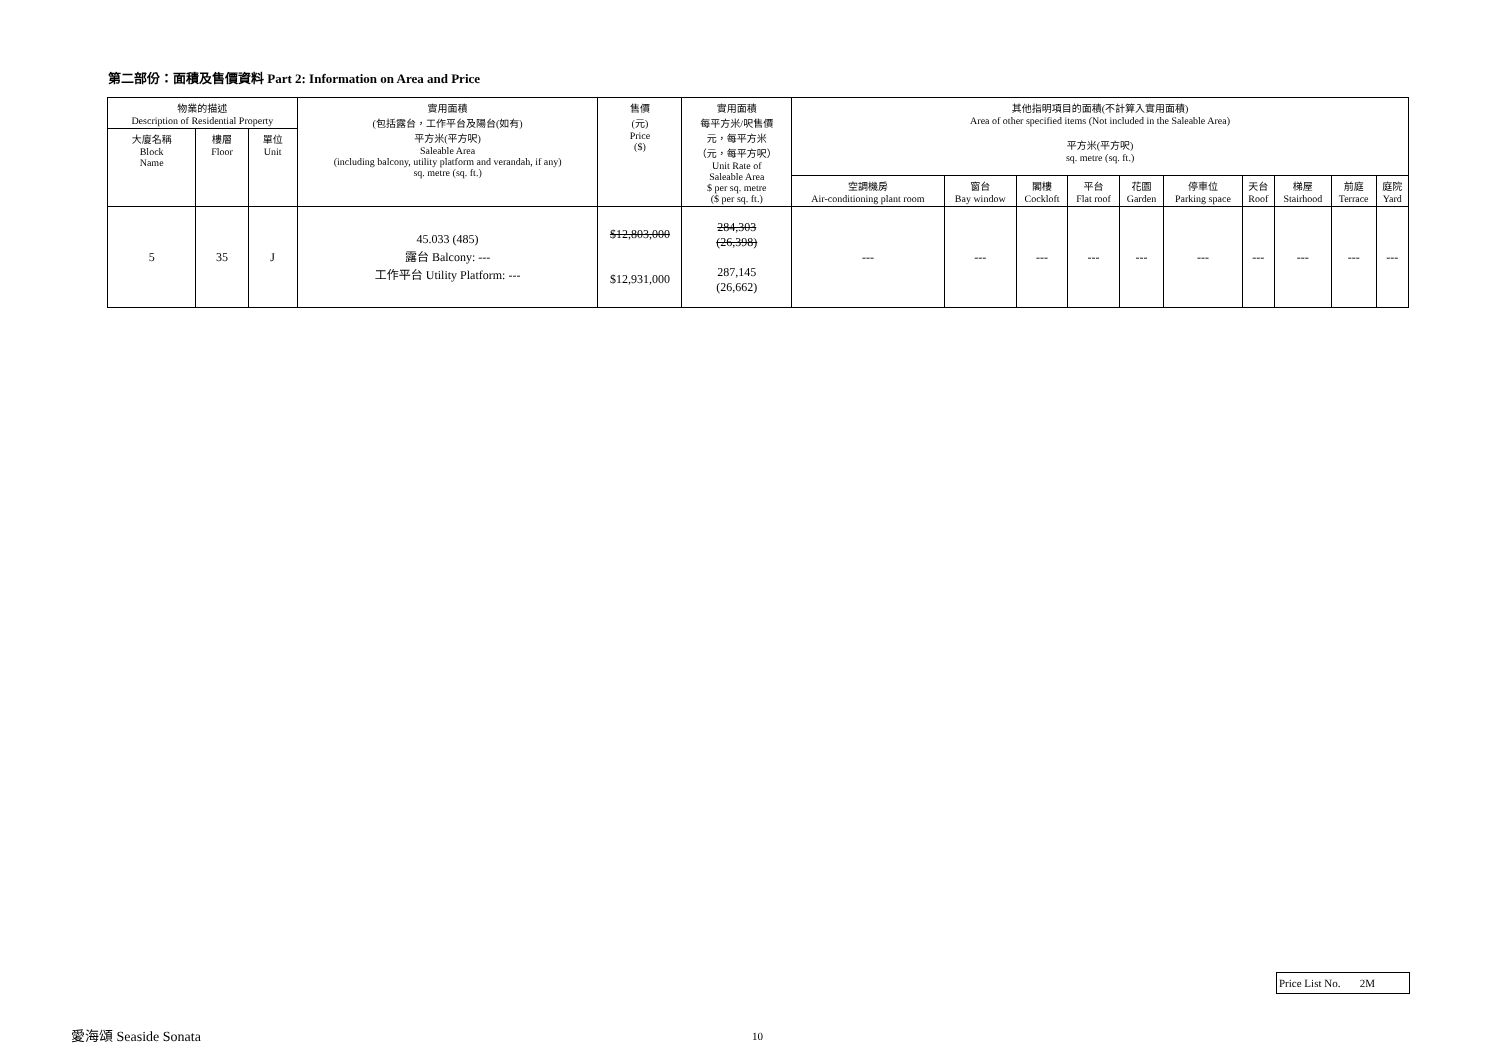第二部份：面積及售價資料 Part 2: Information on Area and Price
| 物業的描述 Description of Residential Property | | | 實用面積 (包括露台，工作平台及陽台(如有) 平方米(平方呎) Saleable Area (including balcony, utility platform and verandah, if any) sq. metre (sq. ft.) | 售價 (元) Price ($) | 實用面積 每平方米/呎售價 元，每平方米 （元，每平方呎） Unit Rate of Saleable Area $ per sq. metre ($ per sq. ft.) | 其他指明項目的面積(不計算入實用面積) Area of other specified items (Not included in the Saleable Area) 平方米(平方呎) sq. metre (sq. ft.) | | | | | | | | | |
| --- | --- | --- | --- | --- | --- | --- | --- | --- | --- | --- | --- | --- | --- | --- | --- |
| 大廈名稱 Block Name | 樓層 Floor | 單位 Unit | | | | | | | | | | | | | |
| | | | | | | 空調機房 Air-conditioning plant room | 窗台 Bay window | 閣樓 Cockloft | 平台 Flat roof | 花園 Garden | 停車位 Parking space | 天台 Roof | 梯屋 Stairhood | 前庭 Terrace | 庭院 Yard |
| 5 | 35 | J | 45.033 (485) 露台 Balcony: --- 工作平台 Utility Platform: --- | $12,803,000 $12,931,000 | 284,303 (26,398) 287,145 (26,662) | --- | --- | --- | --- | --- | --- | --- | --- | --- | --- |
Price List No. 2M
愛海頌 Seaside Sonata 10